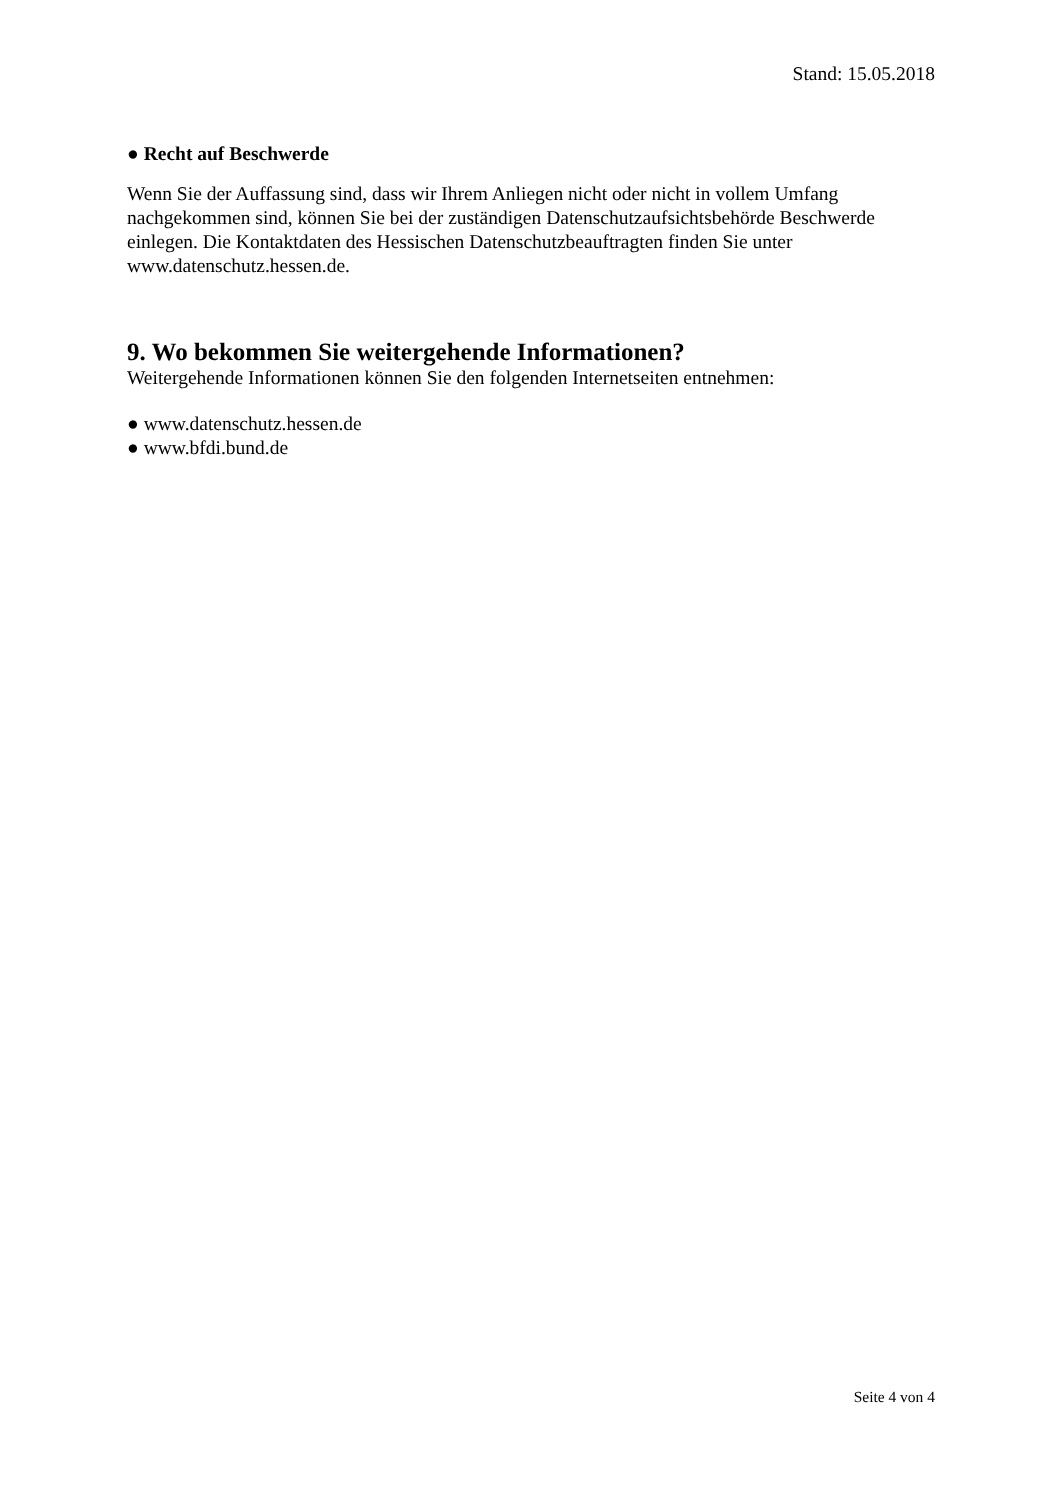Stand: 15.05.2018
● Recht auf Beschwerde
Wenn Sie der Auffassung sind, dass wir Ihrem Anliegen nicht oder nicht in vollem Umfang nachgekommen sind, können Sie bei der zuständigen Datenschutzaufsichtsbehörde Beschwerde einlegen. Die Kontaktdaten des Hessischen Datenschutzbeauftragten finden Sie unter www.datenschutz.hessen.de.
9. Wo bekommen Sie weitergehende Informationen?
Weitergehende Informationen können Sie den folgenden Internetseiten entnehmen:
● www.datenschutz.hessen.de
● www.bfdi.bund.de
Seite 4 von 4